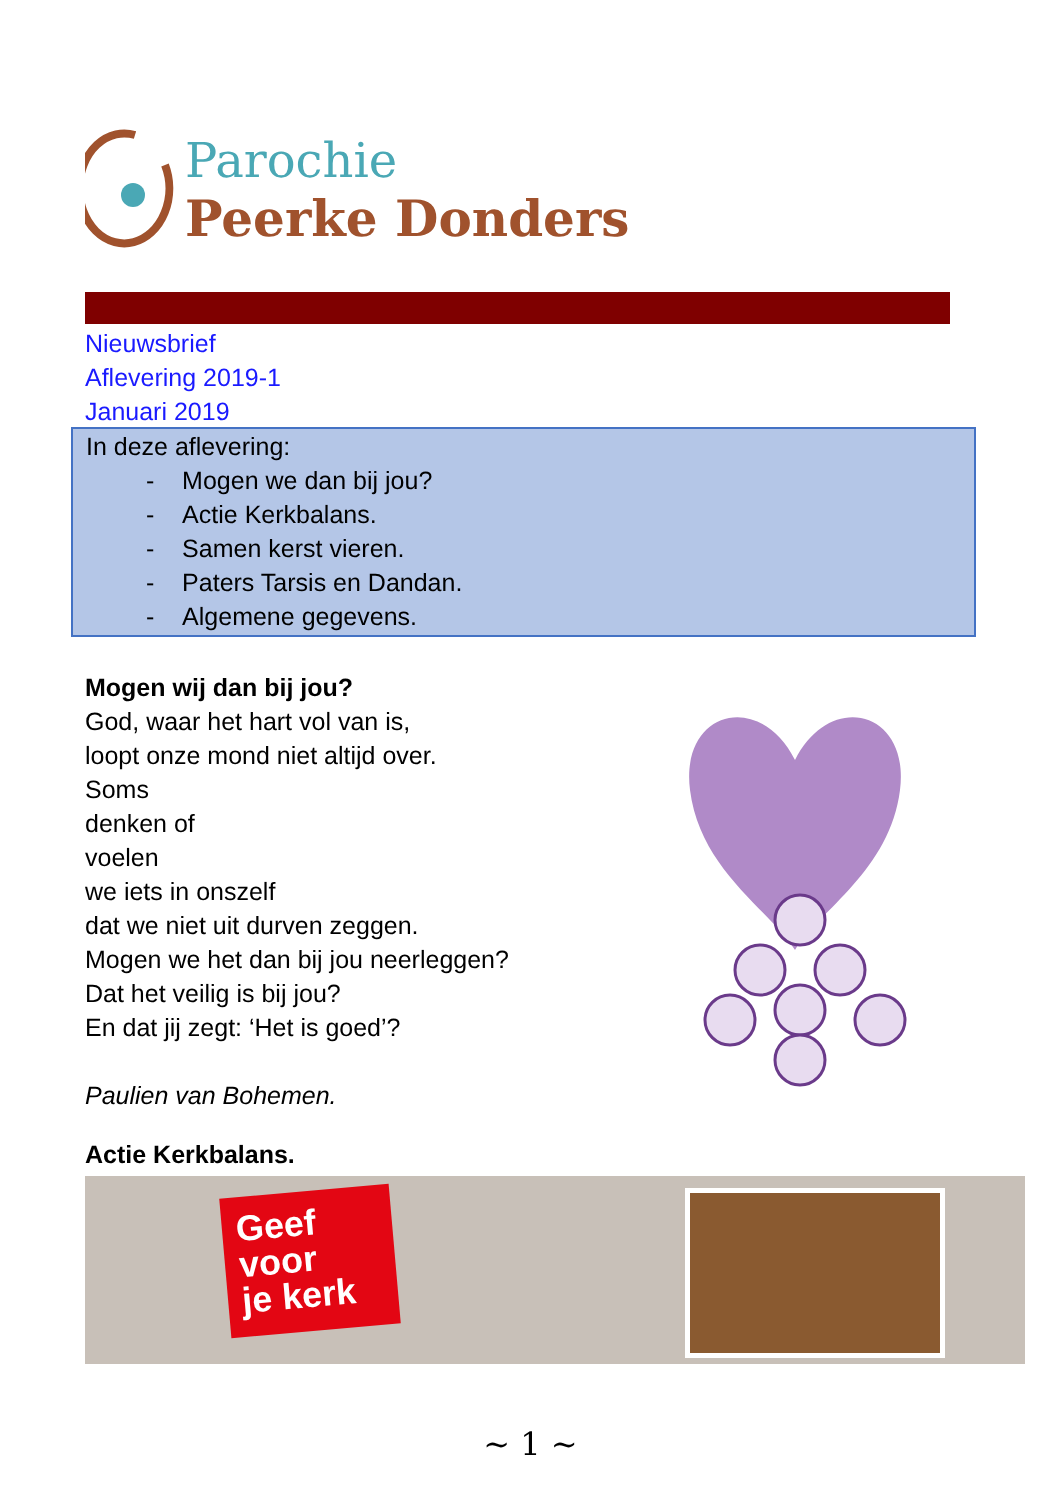Parochie
Peerke Donders
Nieuwsbrief
Aflevering 2019-1
Januari 2019
In deze aflevering:
- Mogen we dan bij jou?
- Actie Kerkbalans.
- Samen kerst vieren.
- Paters Tarsis en Dandan.
- Algemene gegevens.
Mogen wij dan bij jou?
God, waar het hart vol van is,
loopt onze mond niet altijd over.
Soms
denken of
voelen
we iets in onszelf
dat we niet uit durven zeggen.
Mogen we het dan bij jou neerleggen?
Dat het veilig is bij jou?
En dat jij zegt: ‘Het is goed’?
Paulien van Bohemen.
Actie Kerkbalans.
Geef
voor
je kerk
~ 1 ~